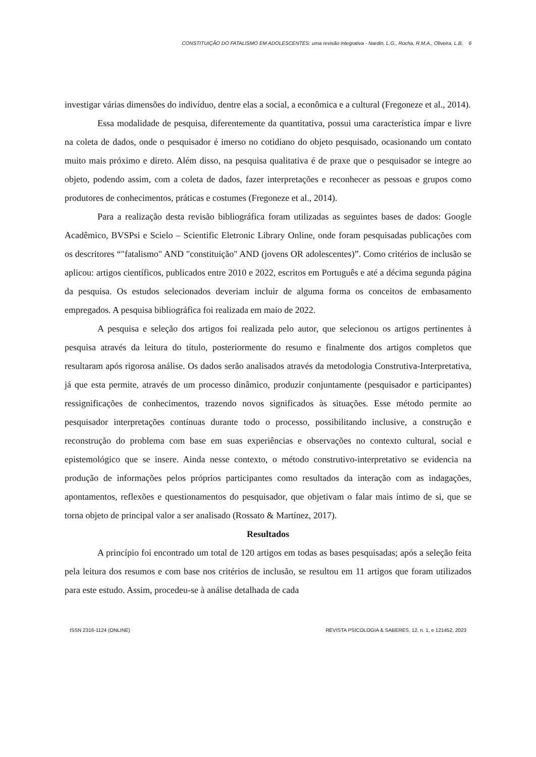CONSTITUIÇÃO DO FATALISMO EM ADOLESCENTES: uma revisão integrativa - Nardin, L.G., Rocha, R.M.A., Oliveira, L.B. 6
investigar várias dimensões do indivíduo, dentre elas a social, a econômica e a cultural (Fregoneze et al., 2014).
Essa modalidade de pesquisa, diferentemente da quantitativa, possui uma característica ímpar e livre na coleta de dados, onde o pesquisador é imerso no cotidiano do objeto pesquisado, ocasionando um contato muito mais próximo e direto. Além disso, na pesquisa qualitativa é de praxe que o pesquisador se integre ao objeto, podendo assim, com a coleta de dados, fazer interpretações e reconhecer as pessoas e grupos como produtores de conhecimentos, práticas e costumes (Fregoneze et al., 2014).
Para a realização desta revisão bibliográfica foram utilizadas as seguintes bases de dados: Google Acadêmico, BVSPsi e Scielo – Scientific Eletronic Library Online, onde foram pesquisadas publicações com os descritores “"fatalismo" AND "constituição" AND (jovens OR adolescentes)”. Como critérios de inclusão se aplicou: artigos científicos, publicados entre 2010 e 2022, escritos em Português e até a décima segunda página da pesquisa. Os estudos selecionados deveriam incluir de alguma forma os conceitos de embasamento empregados. A pesquisa bibliográfica foi realizada em maio de 2022.
A pesquisa e seleção dos artigos foi realizada pelo autor, que selecionou os artigos pertinentes à pesquisa através da leitura do título, posteriormente do resumo e finalmente dos artigos completos que resultaram após rigorosa análise. Os dados serão analisados através da metodologia Construtiva-Interpretativa, já que esta permite, através de um processo dinâmico, produzir conjuntamente (pesquisador e participantes) ressignificações de conhecimentos, trazendo novos significados às situações. Esse método permite ao pesquisador interpretações contínuas durante todo o processo, possibilitando inclusive, a construção e reconstrução do problema com base em suas experiências e observações no contexto cultural, social e epistemológico que se insere. Ainda nesse contexto, o método construtivo-interpretativo se evidencia na produção de informações pelos próprios participantes como resultados da interação com as indagações, apontamentos, reflexões e questionamentos do pesquisador, que objetivam o falar mais íntimo de si, que se torna objeto de principal valor a ser analisado (Rossato & Martínez, 2017).
Resultados
A princípio foi encontrado um total de 120 artigos em todas as bases pesquisadas; após a seleção feita pela leitura dos resumos e com base nos critérios de inclusão, se resultou em 11 artigos que foram utilizados para este estudo. Assim, procedeu-se à análise detalhada de cada
ISSN 2316-1124 (ONLINE) REVISTA PSICOLOGIA & SABERES, 12, n. 1, e 121452, 2023